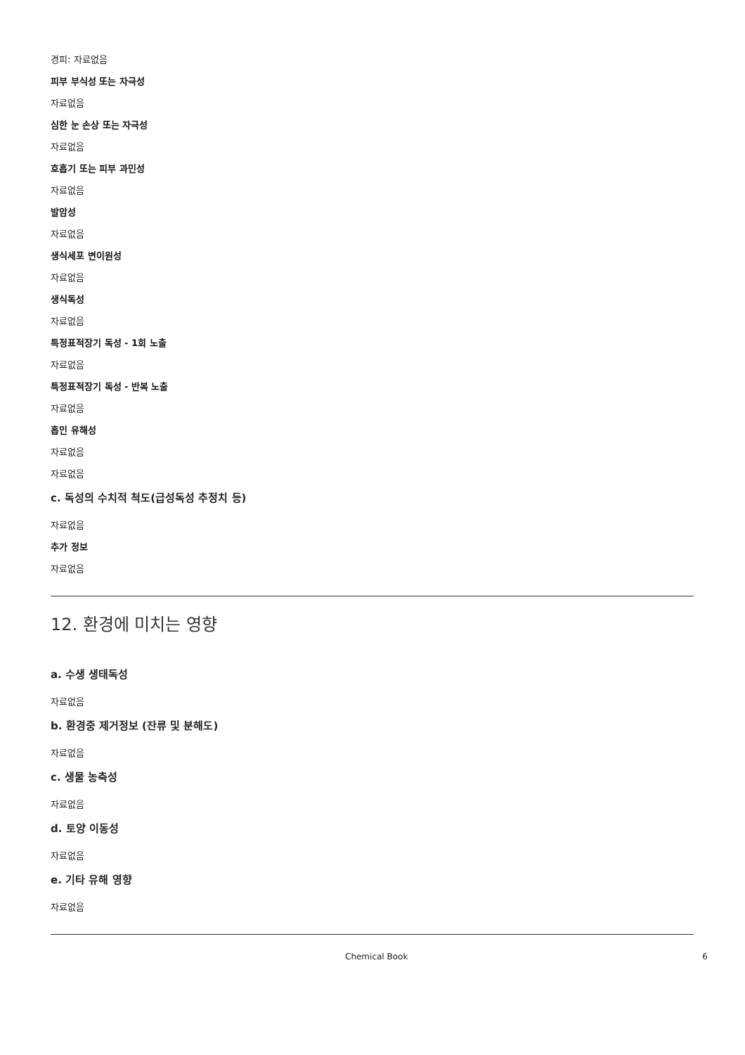경피: 자료없음
피부 부식성 또는 자극성
자료없음
심한 눈 손상 또는 자극성
자료없음
호흡기 또는 피부 과민성
자료없음
발암성
자료없음
생식세포 변이원성
자료없음
생식독성
자료없음
특정표적장기 독성 - 1회 노출
자료없음
특정표적장기 독성 - 반복 노출
자료없음
흡인 유해성
자료없음
자료없음
c. 독성의 수치적 척도(급성독성 추정치 등)
자료없음
추가 정보
자료없음
12. 환경에 미치는 영향
a. 수생 생태독성
자료없음
b. 환경중 제거정보 (잔류 및 분해도)
자료없음
c. 생물 농축성
자료없음
d. 토양 이동성
자료없음
e. 기타 유해 영향
자료없음
Chemical Book 6